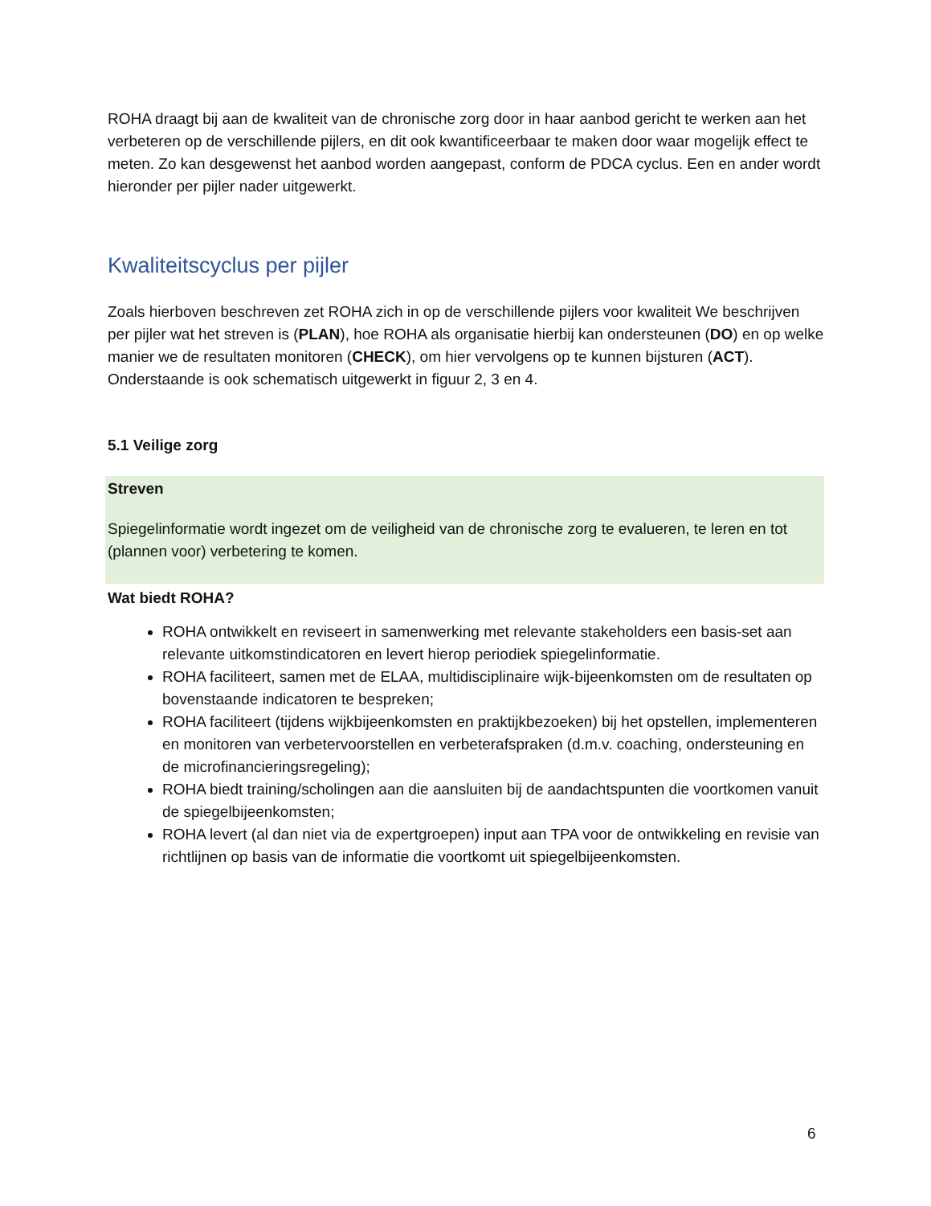ROHA draagt bij aan de kwaliteit van de chronische zorg door in haar aanbod gericht te werken aan het verbeteren op de verschillende pijlers, en dit ook kwantificeerbaar te maken door waar mogelijk effect te meten. Zo kan desgewenst het aanbod worden aangepast, conform de PDCA cyclus. Een en ander wordt hieronder per pijler nader uitgewerkt.
Kwaliteitscyclus per pijler
Zoals hierboven beschreven zet ROHA zich in op de verschillende pijlers voor kwaliteit We beschrijven per pijler wat het streven is (PLAN), hoe ROHA als organisatie hierbij kan ondersteunen (DO) en op welke manier we de resultaten monitoren (CHECK), om hier vervolgens op te kunnen bijsturen (ACT). Onderstaande is ook schematisch uitgewerkt in figuur 2, 3 en 4.
5.1 Veilige zorg
Streven
Spiegelinformatie wordt ingezet om de veiligheid van de chronische zorg te evalueren, te leren en tot (plannen voor) verbetering te komen.
Wat biedt ROHA?
ROHA ontwikkelt en reviseert in samenwerking met relevante stakeholders een basis-set aan relevante uitkomstindicatoren en levert hierop periodiek spiegelinformatie.
ROHA faciliteert, samen met de ELAA, multidisciplinaire wijk-bijeenkomsten om de resultaten op bovenstaande indicatoren te bespreken;
ROHA faciliteert (tijdens wijkbijeenkomsten en praktijkbezoeken) bij het opstellen, implementeren en monitoren van verbetervoorstellen en verbeterafspraken (d.m.v. coaching, ondersteuning en de microfinancieringsregeling);
ROHA biedt training/scholingen aan die aansluiten bij de aandachtspunten die voortkomen vanuit de spiegelbijeenkomsten;
ROHA levert (al dan niet via de expertgroepen) input aan TPA voor de ontwikkeling en revisie van richtlijnen op basis van de informatie die voortkomt uit spiegelbijeenkomsten.
6